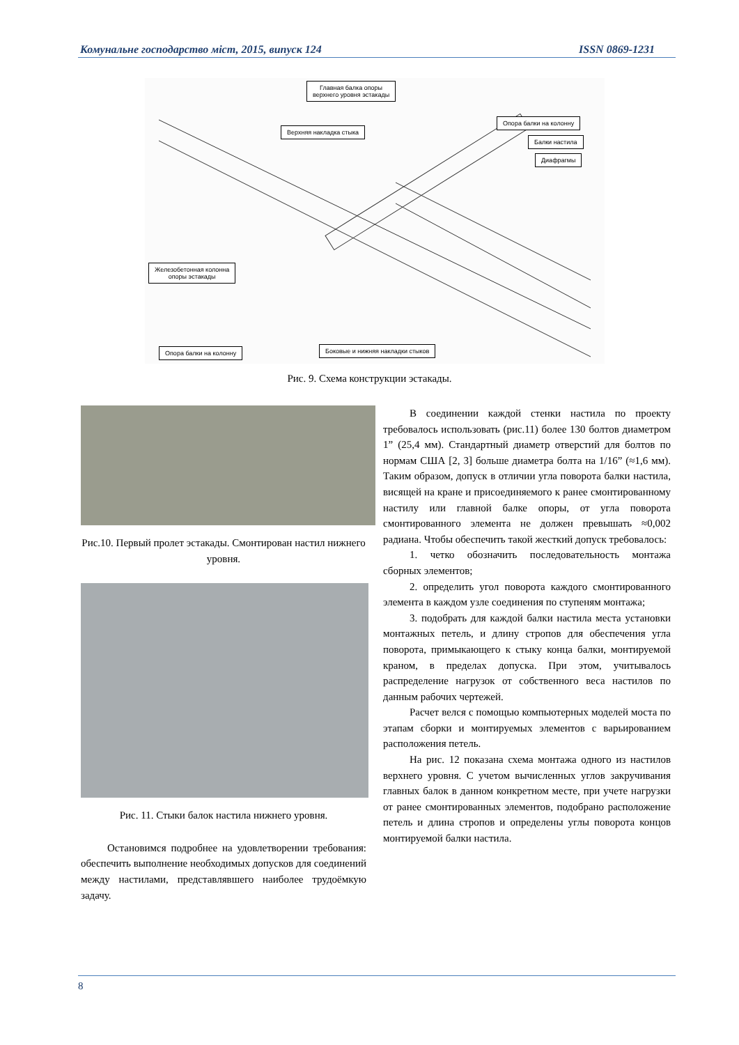Комунальне господарство міст, 2015, випуск 124 ISSN 0869-1231
Главная балка опоры
верхнего уровня эстакады
Верхняя накладка стыка
Опора балки на колонну
Балки настила
Диафрагмы
Железобетонная колонна
опоры эстакады
Опора балки на колонну
Боковые и нижняя накладки стыков
Рис. 9. Схема конструкции эстакады.
Рис.10. Первый пролет эстакады. Смонтирован настил нижнего уровня.
Рис. 11. Стыки балок настила нижнего уровня.
Остановимся подробнее на удовлетворении требования: обеспечить выполнение необходимых допусков для соединений между настилами, представлявшего наиболее трудоёмкую задачу.
В соединении каждой стенки настила по проекту требовалось использовать (рис.11) более 130 болтов диаметром 1” (25,4 мм). Стандартный диаметр отверстий для болтов по нормам США [2, 3] больше диаметра болта на 1/16” (≈1,6 мм). Таким образом, допуск в отличии угла поворота балки настила, висящей на кране и присоединяемого к ранее смонтированному настилу или главной балке опоры, от угла поворота смонтированного элемента не должен превышать ≈0,002 радиана. Чтобы обеспечить такой жесткий допуск требовалось:
1. четко обозначить последовательность монтажа сборных элементов;
2. определить угол поворота каждого смонтированного элемента в каждом узле соединения по ступеням монтажа;
3. подобрать для каждой балки настила места установки монтажных петель, и длину стропов для обеспечения угла поворота, примыкающего к стыку конца балки, монтируемой краном, в пределах допуска. При этом, учитывалось распределение нагрузок от собственного веса настилов по данным рабочих чертежей.
Расчет велся с помощью компьютерных моделей моста по этапам сборки и монтируемых элементов с варьированием расположения петель.
На рис. 12 показана схема монтажа одного из настилов верхнего уровня. С учетом вычисленных углов закручивания главных балок в данном конкретном месте, при учете нагрузки от ранее смонтированных элементов, подобрано расположение петель и длина стропов и определены углы поворота концов монтируемой балки настила.
8